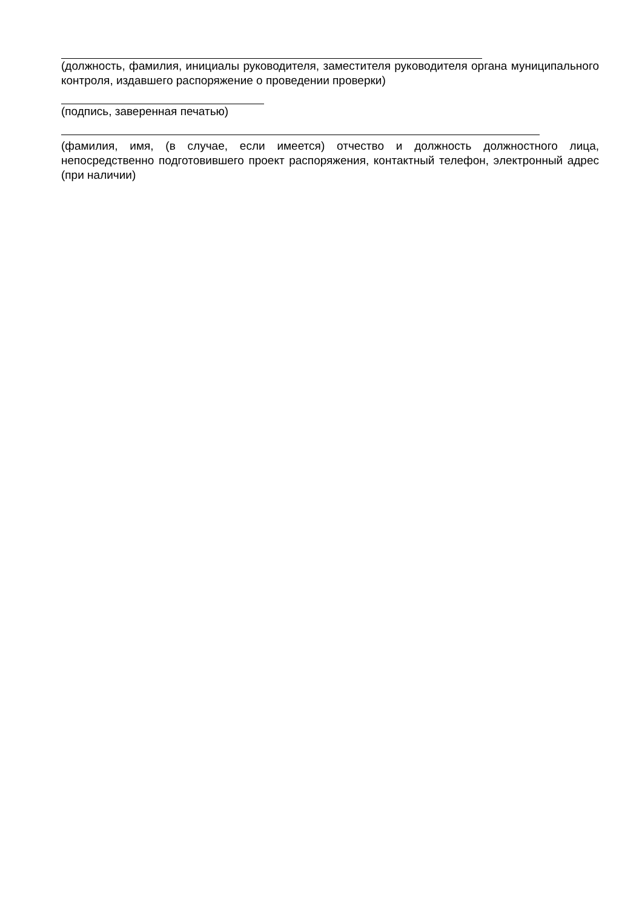(должность, фамилия, инициалы руководителя, заместителя руководителя органа муниципального контроля, издавшего распоряжение о проведении проверки)
(подпись, заверенная печатью)
(фамилия, имя, (в случае, если имеется) отчество и должность должностного лица, непосредственно подготовившего проект распоряжения, контактный телефон, электронный адрес (при наличии)